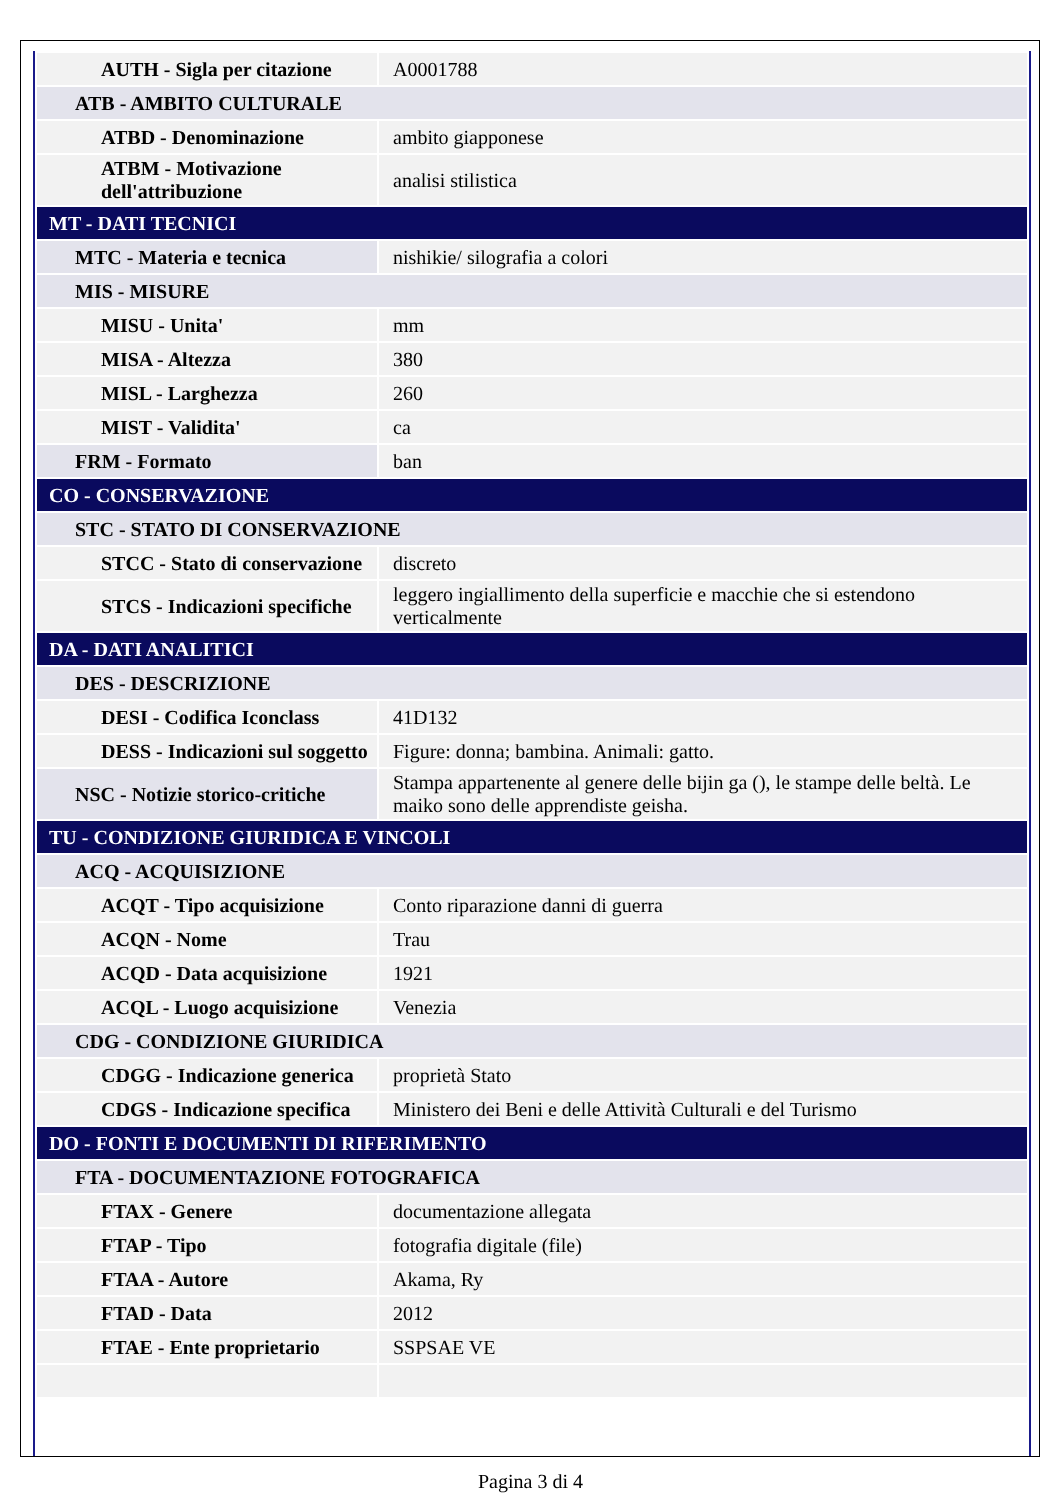| AUTH - Sigla per citazione | A0001788 |
| ATB - AMBITO CULTURALE | |
| ATBD - Denominazione | ambito giapponese |
| ATBM - Motivazione dell'attribuzione | analisi stilistica |
| MT - DATI TECNICI | |
| MTC - Materia e tecnica | nishikie/ silografia a colori |
| MIS - MISURE | |
| MISU - Unita' | mm |
| MISA - Altezza | 380 |
| MISL - Larghezza | 260 |
| MIST - Validita' | ca |
| FRM - Formato | ban |
| CO - CONSERVAZIONE | |
| STC - STATO DI CONSERVAZIONE | |
| STCC - Stato di conservazione | discreto |
| STCS - Indicazioni specifiche | leggero ingiallimento della superficie e macchie che si estendono verticalmente |
| DA - DATI ANALITICI | |
| DES - DESCRIZIONE | |
| DESI - Codifica Iconclass | 41D132 |
| DESS - Indicazioni sul soggetto | Figure: donna; bambina. Animali: gatto. |
| NSC - Notizie storico-critiche | Stampa appartenente al genere delle bijin ga (), le stampe delle beltà. Le maiko sono delle apprendiste geisha. |
| TU - CONDIZIONE GIURIDICA E VINCOLI | |
| ACQ - ACQUISIZIONE | |
| ACQT - Tipo acquisizione | Conto riparazione danni di guerra |
| ACQN - Nome | Trau |
| ACQD - Data acquisizione | 1921 |
| ACQL - Luogo acquisizione | Venezia |
| CDG - CONDIZIONE GIURIDICA | |
| CDGG - Indicazione generica | proprietà Stato |
| CDGS - Indicazione specifica | Ministero dei Beni e delle Attività Culturali e del Turismo |
| DO - FONTI E DOCUMENTI DI RIFERIMENTO | |
| FTA - DOCUMENTAZIONE FOTOGRAFICA | |
| FTAX - Genere | documentazione allegata |
| FTAP - Tipo | fotografia digitale (file) |
| FTAA - Autore | Akama, Ry |
| FTAD - Data | 2012 |
| FTAE - Ente proprietario | SSPSAE VE |
Pagina 3 di 4